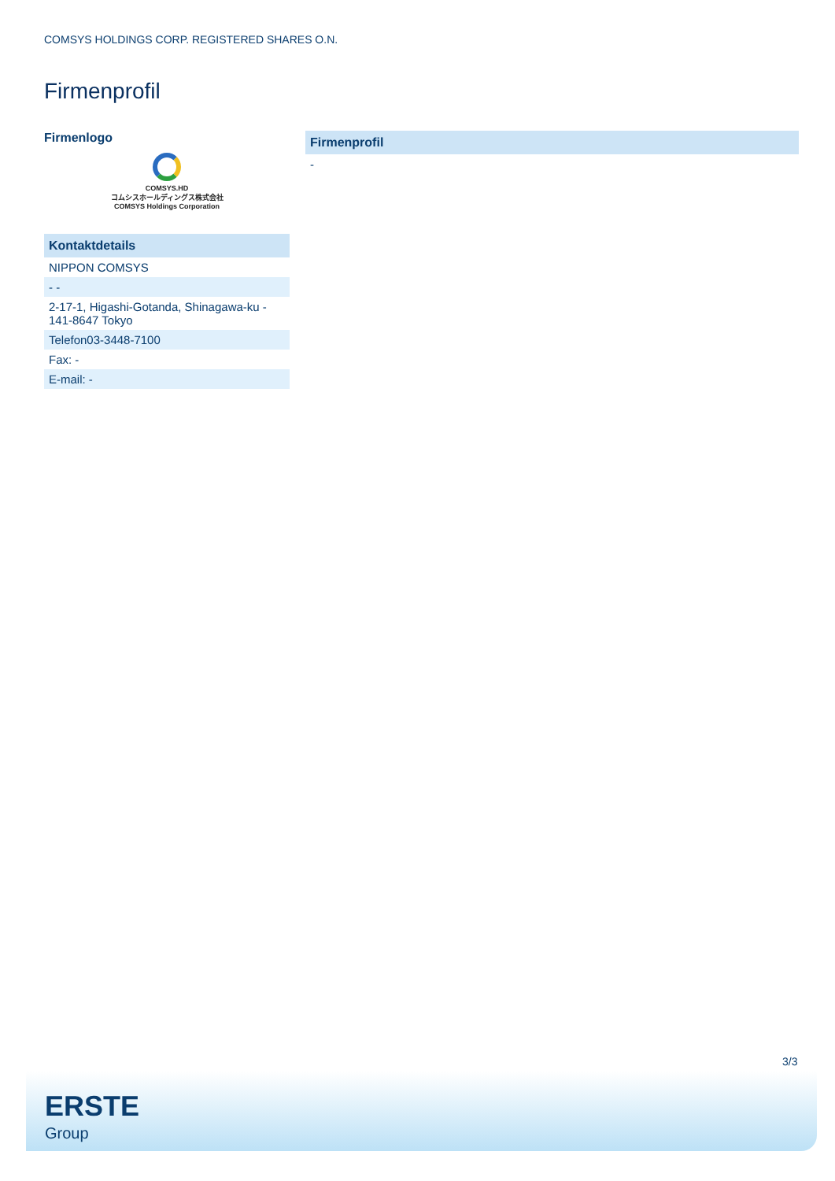COMSYS HOLDINGS CORP. REGISTERED SHARES O.N.
Firmenprofil
Firmenlogo
COMSYS.HD
コムシスホールディングス株式会社
COMSYS Holdings Corporation
| Kontaktdetails |
| --- |
| NIPPON COMSYS |
| - - |
| 2-17-1, Higashi-Gotanda, Shinagawa-ku - 141-8647 Tokyo |
| Telefon03-3448-7100 |
| Fax: - |
| E-mail: - |
| Firmenprofil |
| --- |
| - |
3/3
ERSTE
Group